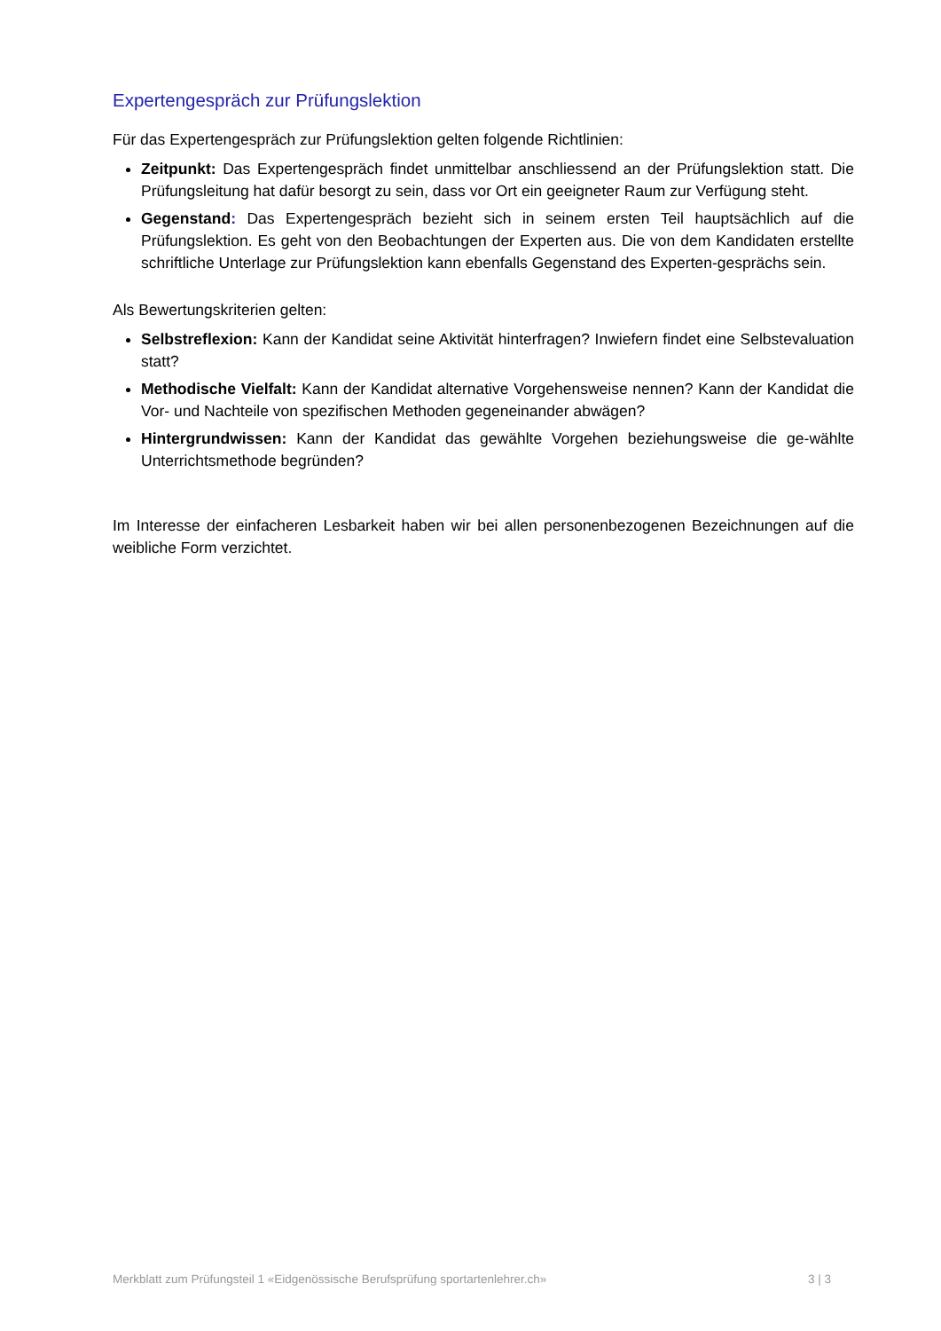Expertengespräch zur Prüfungslektion
Für das Expertengespräch zur Prüfungslektion gelten folgende Richtlinien:
Zeitpunkt: Das Expertengespräch findet unmittelbar anschliessend an der Prüfungslektion statt. Die Prüfungsleitung hat dafür besorgt zu sein, dass vor Ort ein geeigneter Raum zur Verfügung steht.
Gegenstand: Das Expertengespräch bezieht sich in seinem ersten Teil hauptsächlich auf die Prüfungslektion. Es geht von den Beobachtungen der Experten aus. Die von dem Kandidaten erstellte schriftliche Unterlage zur Prüfungslektion kann ebenfalls Gegenstand des Experten-gesprächs sein.
Als Bewertungskriterien gelten:
Selbstreflexion: Kann der Kandidat seine Aktivität hinterfragen? Inwiefern findet eine Selbstevaluation statt?
Methodische Vielfalt: Kann der Kandidat alternative Vorgehensweise nennen? Kann der Kandidat die Vor- und Nachteile von spezifischen Methoden gegeneinander abwägen?
Hintergrundwissen: Kann der Kandidat das gewählte Vorgehen beziehungsweise die ge-wählte Unterrichtsmethode begründen?
Im Interesse der einfacheren Lesbarkeit haben wir bei allen personenbezogenen Bezeichnungen auf die weibliche Form verzichtet.
Merkblatt zum Prüfungsteil 1 «Eidgenössische Berufsprüfung sportartenlehrer.ch» 3 | 3